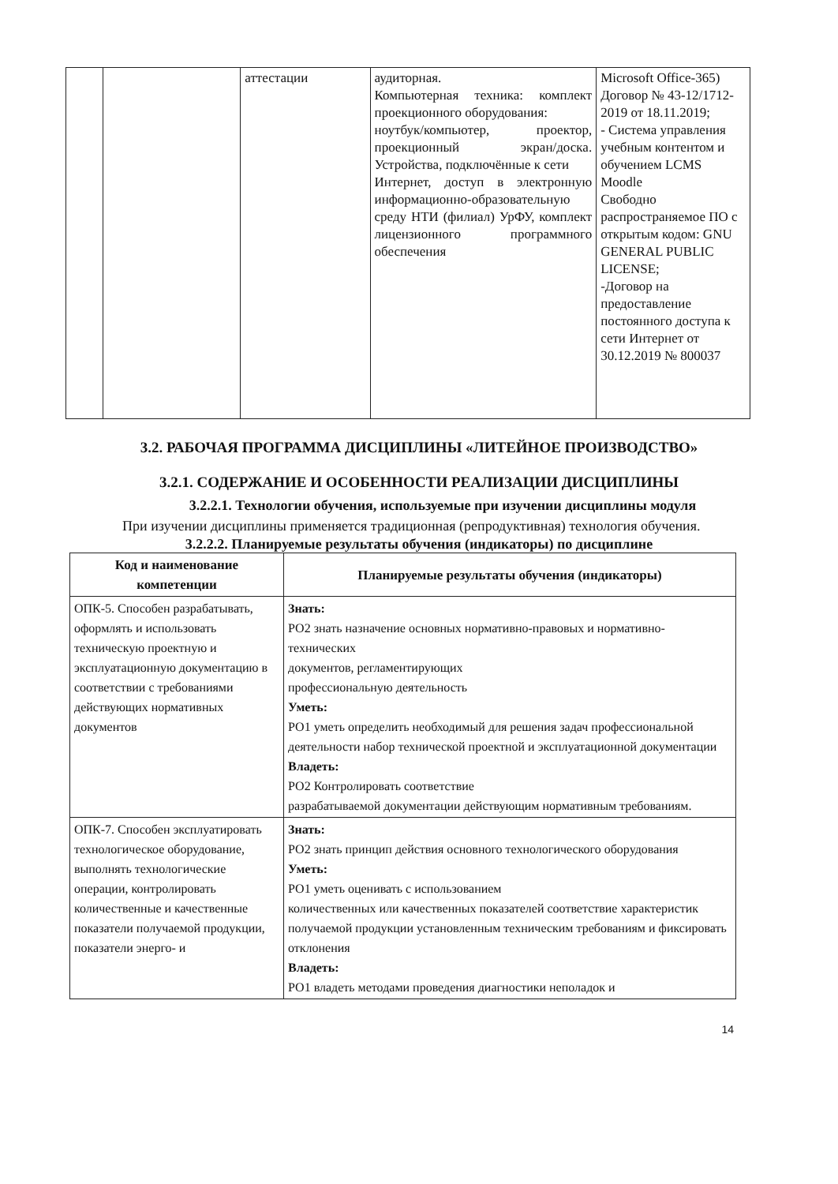| | | аттестации | аудиторная. Компьютерная техника: комплект проекционного оборудования: ноутбук/компьютер, проектор, проекционный экран/доска. Устройства, подключённые к сети Интернет, доступ в электронную информационно-образовательную среду НТИ (филиал) УрФУ, комплект лицензионного программного обеспечения | Microsoft Office-365) Договор № 43-12/1712-2019 от 18.11.2019; - Система управления учебным контентом и обучением LCMS Moodle Свободно распространяемое ПО с открытым кодом: GNU GENERAL PUBLIC LICENSE; -Договор на предоставление постоянного доступа к сети Интернет от 30.12.2019 № 800037 |
3.2. РАБОЧАЯ ПРОГРАММА ДИСЦИПЛИНЫ «ЛИТЕЙНОЕ ПРОИЗВОДСТВО»
3.2.1. СОДЕРЖАНИЕ И ОСОБЕННОСТИ РЕАЛИЗАЦИИ ДИСЦИПЛИНЫ
3.2.2.1. Технологии обучения, используемые при изучении дисциплины модуля
При изучении дисциплины применяется традиционная (репродуктивная) технология обучения.
3.2.2.2. Планируемые результаты обучения (индикаторы) по дисциплине
| Код и наименование компетенции | Планируемые результаты обучения (индикаторы) |
| --- | --- |
| ОПК-5. Способен разрабатывать, оформлять и использовать техническую проектную и эксплуатационную документацию в соответствии с требованиями действующих нормативных документов | Знать: РО2 знать назначение основных нормативно-правовых и нормативно-технических документов, регламентирующих профессиональную деятельность Уметь: РО1 уметь определить необходимый для решения задач профессиональной деятельности набор технической проектной и эксплуатационной документации Владеть: РО2 Контролировать соответствие разрабатываемой документации действующим нормативным требованиям. |
| ОПК-7. Способен эксплуатировать технологическое оборудование, выполнять технологические операции, контролировать количественные и качественные показатели получаемой продукции, показатели энерго- и | Знать: РО2 знать принцип действия основного технологического оборудования Уметь: РО1 уметь оценивать с использованием количественных или качественных показателей соответствие характеристик получаемой продукции установленным техническим требованиям и фиксировать отклонения Владеть: РО1 владеть методами проведения диагностики неполадок и |
14